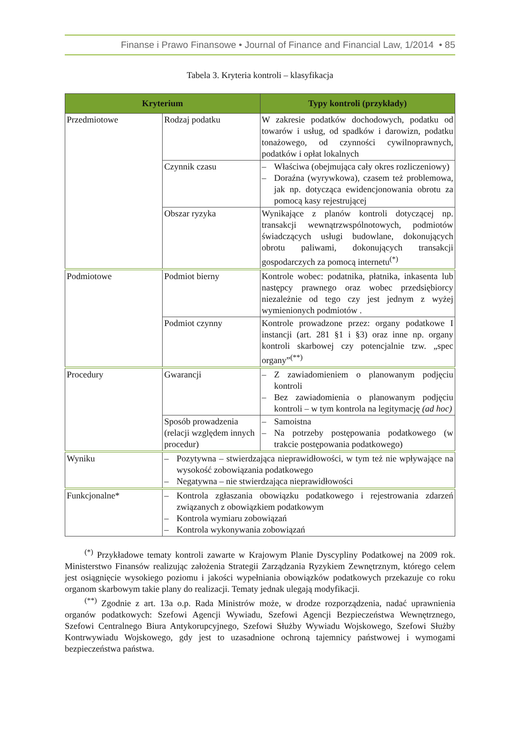Finanse i Prawo Finansowe • Journal of Finance and Financial Law, 1/2014 • 85
Tabela 3. Kryteria kontroli – klasyfikacja
| Kryterium | | Typy kontroli (przykłady) |
| --- | --- | --- |
| Przedmiotowe | Rodzaj podatku | W zakresie podatków dochodowych, podatku od towarów i usług, od spadków i darowizn, podatku tonażowego, od czynności cywilnoprawnych, podatków i opłat lokalnych |
| | Czynnik czasu | – Właściwa (obejmująca cały okres rozliczeniowy) – Doraźna (wyrywkowa), czasem też problemowa, jak np. dotycząca ewidencjonowania obrotu za pomocą kasy rejestrującej |
| | Obszar ryzyka | Wynikające z planów kontroli dotyczącej np. transakcji wewnątrzwspólnotowych, podmiotów świadczących usługi budowlane, dokonujących obrotu paliwami, dokonujących transakcji gospodarczych za pomocą internetu<sup>(*)</sup> |
| Podmiotowe | Podmiot bierny | Kontrole wobec: podatnika, płatnika, inkasenta lub następcy prawnego oraz wobec przedsiębiorcy niezależnie od tego czy jest jednym z wyżej wymienionych podmiotów . |
| | Podmiot czynny | Kontrole prowadzone przez: organy podatkowe I instancji (art. 281 §1 i §3) oraz inne np. organy kontroli skarbowej czy potencjalnie tzw. „spec organy”<sup>(**)</sup> |
| Procedury | Gwarancji | – Z zawiadomieniem o planowanym podjęciu kontroli – Bez zawiadomienia o planowanym podjęciu kontroli – w tym kontrola na legitymację (ad hoc) |
| | Sposób prowadzenia (relacji względem innych procedur) | – Samoistna – Na potrzeby postępowania podatkowego (w trakcie postępowania podatkowego) |
| Wyniku | – Pozytywna – stwierdzająca nieprawidłowości, w tym też nie wpływające na wysokość zobowiązania podatkowego – Negatywna – nie stwierdzająca nieprawidłowości | |
| Funkcjonalne* | – Kontrola zgłaszania obowiązku podatkowego i rejestrowania zdarzeń związanych z obowiązkiem podatkowym – Kontrola wymiaru zobowiązań – Kontrola wykonywania zobowiązań | |
<sup>(*)</sup> Przykładowe tematy kontroli zawarte w Krajowym Planie Dyscypliny Podatkowej na 2009 rok. Ministerstwo Finansów realizując założenia Strategii Zarządzania Ryzykiem Zewnętrznym, którego celem jest osiągnięcie wysokiego poziomu i jakości wypełniania obowiązków podatkowych przekazuje co roku organom skarbowym takie plany do realizacji. Tematy jednak ulegają modyfikacji.
<sup>(**)</sup> Zgodnie z art. 13a o.p. Rada Ministrów może, w drodze rozporządzenia, nadać uprawnienia organów podatkowych: Szefowi Agencji Wywiadu, Szefowi Agencji Bezpieczeństwa Wewnętrznego, Szefowi Centralnego Biura Antykorupcyjnego, Szefowi Służby Wywiadu Wojskowego, Szefowi Służby Kontrwywiadu Wojskowego, gdy jest to uzasadnione ochroną tajemnicy państwowej i wymogami bezpieczeństwa państwa.